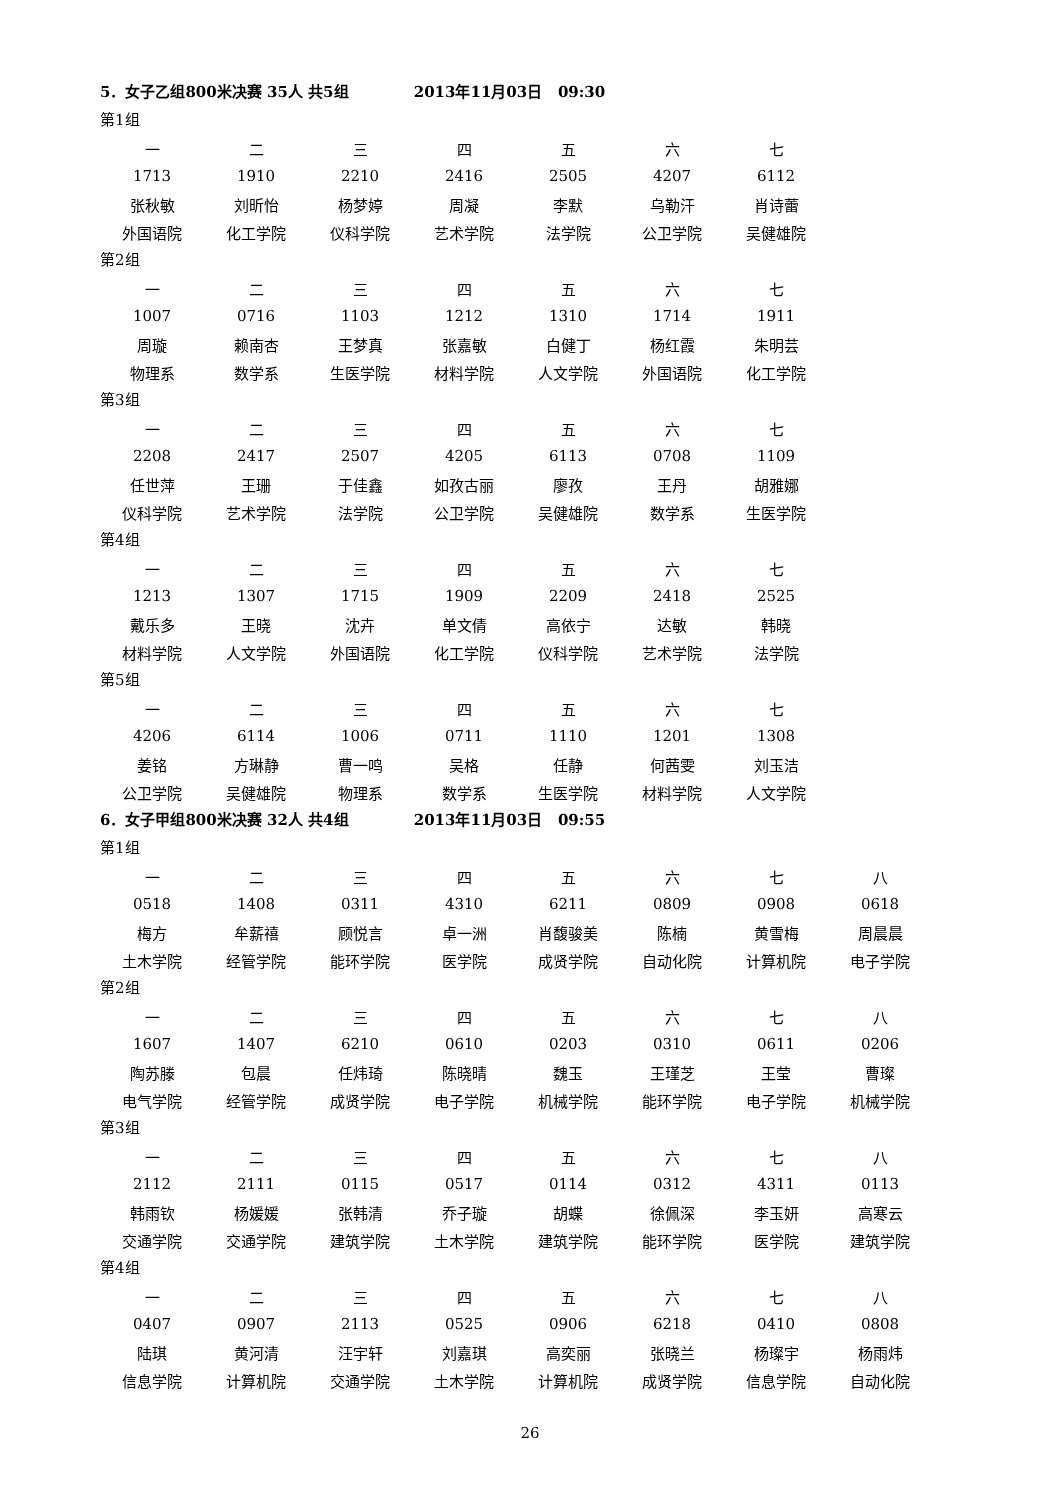5．女子乙组800米决赛 35人 共5组 2013年11月03日 09:30
第1组
| 一 | 二 | 三 | 四 | 五 | 六 | 七 |
| 1713 | 1910 | 2210 | 2416 | 2505 | 4207 | 6112 |
| 张秋敏 | 刘昕怡 | 杨梦婷 | 周凝 | 李默 | 乌勒汗 | 肖诗蕾 |
| 外国语院 | 化工学院 | 仪科学院 | 艺术学院 | 法学院 | 公卫学院 | 吴健雄院 |
第2组
| 一 | 二 | 三 | 四 | 五 | 六 | 七 |
| 1007 | 0716 | 1103 | 1212 | 1310 | 1714 | 1911 |
| 周璇 | 赖南杏 | 王梦真 | 张嘉敏 | 白健丁 | 杨红霞 | 朱明芸 |
| 物理系 | 数学系 | 生医学院 | 材料学院 | 人文学院 | 外国语院 | 化工学院 |
第3组
| 一 | 二 | 三 | 四 | 五 | 六 | 七 |
| 2208 | 2417 | 2507 | 4205 | 6113 | 0708 | 1109 |
| 任世萍 | 王珊 | 于佳鑫 | 如孜古丽 | 廖孜 | 王丹 | 胡雅娜 |
| 仪科学院 | 艺术学院 | 法学院 | 公卫学院 | 吴健雄院 | 数学系 | 生医学院 |
第4组
| 一 | 二 | 三 | 四 | 五 | 六 | 七 |
| 1213 | 1307 | 1715 | 1909 | 2209 | 2418 | 2525 |
| 戴乐多 | 王晓 | 沈卉 | 单文倩 | 高依宁 | 达敏 | 韩晓 |
| 材料学院 | 人文学院 | 外国语院 | 化工学院 | 仪科学院 | 艺术学院 | 法学院 |
第5组
| 一 | 二 | 三 | 四 | 五 | 六 | 七 |
| 4206 | 6114 | 1006 | 0711 | 1110 | 1201 | 1308 |
| 姜铭 | 方琳静 | 曹一鸣 | 吴格 | 任静 | 何茜雯 | 刘玉洁 |
| 公卫学院 | 吴健雄院 | 物理系 | 数学系 | 生医学院 | 材料学院 | 人文学院 |
6．女子甲组800米决赛 32人 共4组 2013年11月03日 09:55
第1组
| 一 | 二 | 三 | 四 | 五 | 六 | 七 | 八 |
| 0518 | 1408 | 0311 | 4310 | 6211 | 0809 | 0908 | 0618 |
| 梅方 | 牟薪禧 | 顾悦言 | 卓一洲 | 肖馥骏美 | 陈楠 | 黄雪梅 | 周晨晨 |
| 土木学院 | 经管学院 | 能环学院 | 医学院 | 成贤学院 | 自动化院 | 计算机院 | 电子学院 |
第2组
| 一 | 二 | 三 | 四 | 五 | 六 | 七 | 八 |
| 1607 | 1407 | 6210 | 0610 | 0203 | 0310 | 0611 | 0206 |
| 陶苏滕 | 包晨 | 任炜琦 | 陈晓晴 | 魏玉 | 王瑾芝 | 王莹 | 曹璨 |
| 电气学院 | 经管学院 | 成贤学院 | 电子学院 | 机械学院 | 能环学院 | 电子学院 | 机械学院 |
第3组
| 一 | 二 | 三 | 四 | 五 | 六 | 七 | 八 |
| 2112 | 2111 | 0115 | 0517 | 0114 | 0312 | 4311 | 0113 |
| 韩雨钦 | 杨媛媛 | 张韩清 | 乔子璇 | 胡蝶 | 徐佩深 | 李玉妍 | 高寒云 |
| 交通学院 | 交通学院 | 建筑学院 | 土木学院 | 建筑学院 | 能环学院 | 医学院 | 建筑学院 |
第4组
| 一 | 二 | 三 | 四 | 五 | 六 | 七 | 八 |
| 0407 | 0907 | 2113 | 0525 | 0906 | 6218 | 0410 | 0808 |
| 陆琪 | 黄河清 | 汪宇轩 | 刘嘉琪 | 高奕丽 | 张晓兰 | 杨璨宇 | 杨雨炜 |
| 信息学院 | 计算机院 | 交通学院 | 土木学院 | 计算机院 | 成贤学院 | 信息学院 | 自动化院 |
26